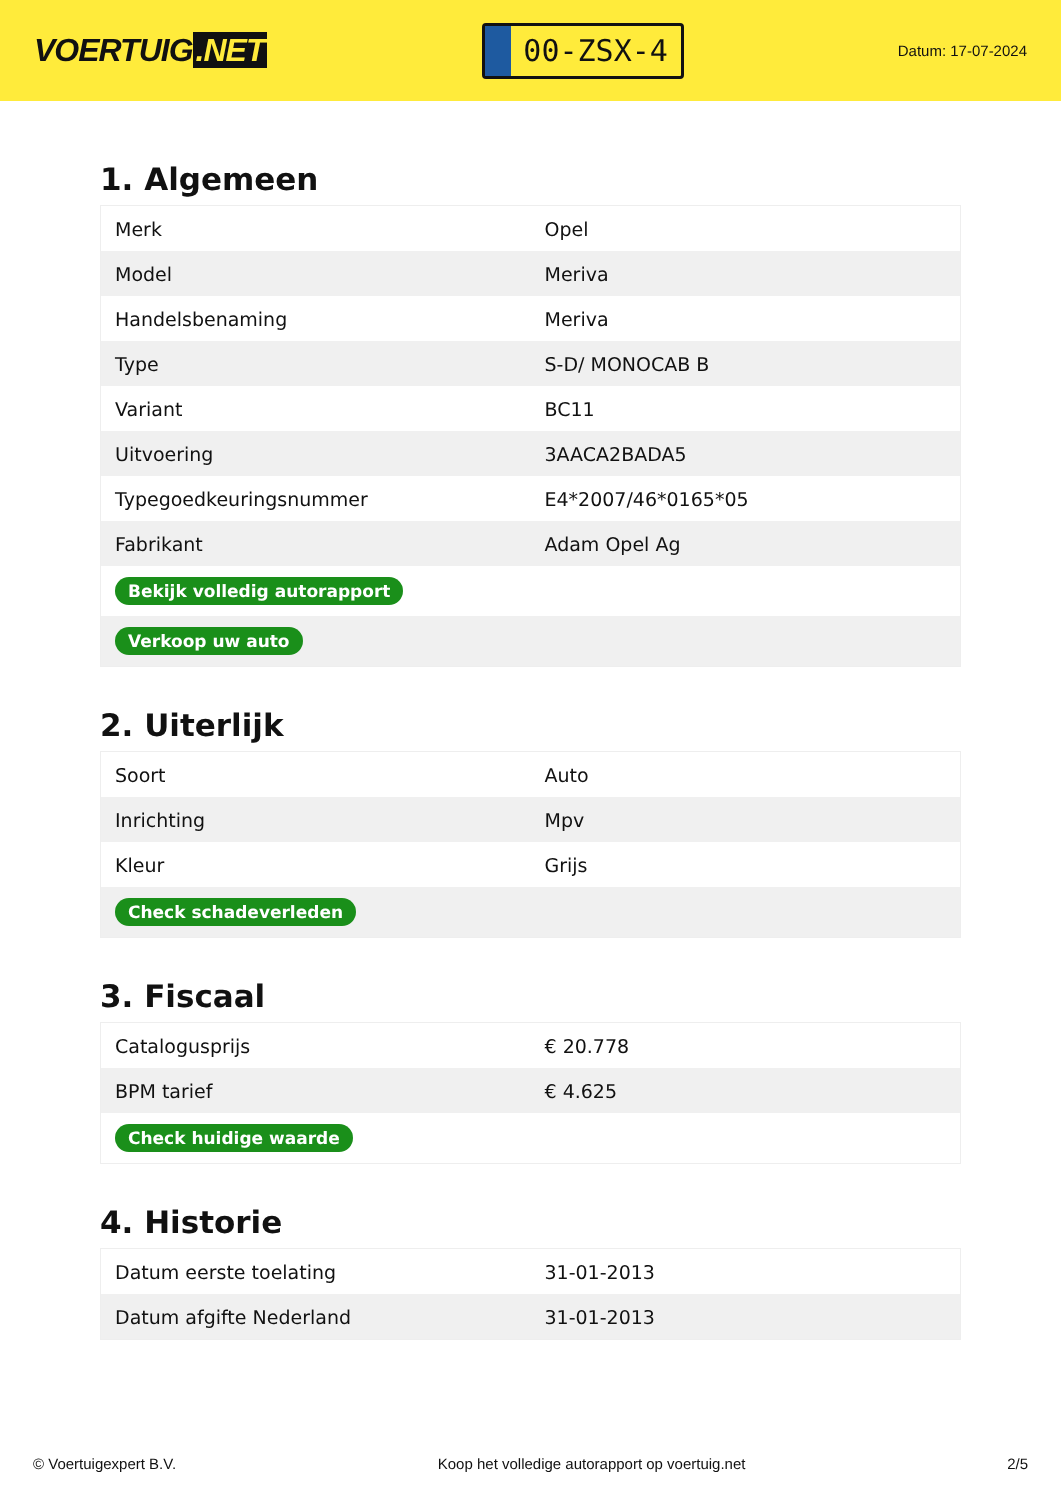VOERTUIG.NET
00-ZSX-4
Datum: 17-07-2024
1. Algemeen
| Merk | Opel |
| Model | Meriva |
| Handelsbenaming | Meriva |
| Type | S-D/ MONOCAB B |
| Variant | BC11 |
| Uitvoering | 3AACA2BADA5 |
| Typegoedkeuringsnummer | E4*2007/46*0165*05 |
| Fabrikant | Adam Opel Ag |
| Bekijk volledig autorapport | |
| Verkoop uw auto | |
2. Uiterlijk
| Soort | Auto |
| Inrichting | Mpv |
| Kleur | Grijs |
| Check schadeverleden | |
3. Fiscaal
| Catalogusprijs | € 20.778 |
| BPM tarief | € 4.625 |
| Check huidige waarde | |
4. Historie
| Datum eerste toelating | 31-01-2013 |
| Datum afgifte Nederland | 31-01-2013 |
© Voertuigexpert B.V. Koop het volledige autorapport op voertuig.net 2/5